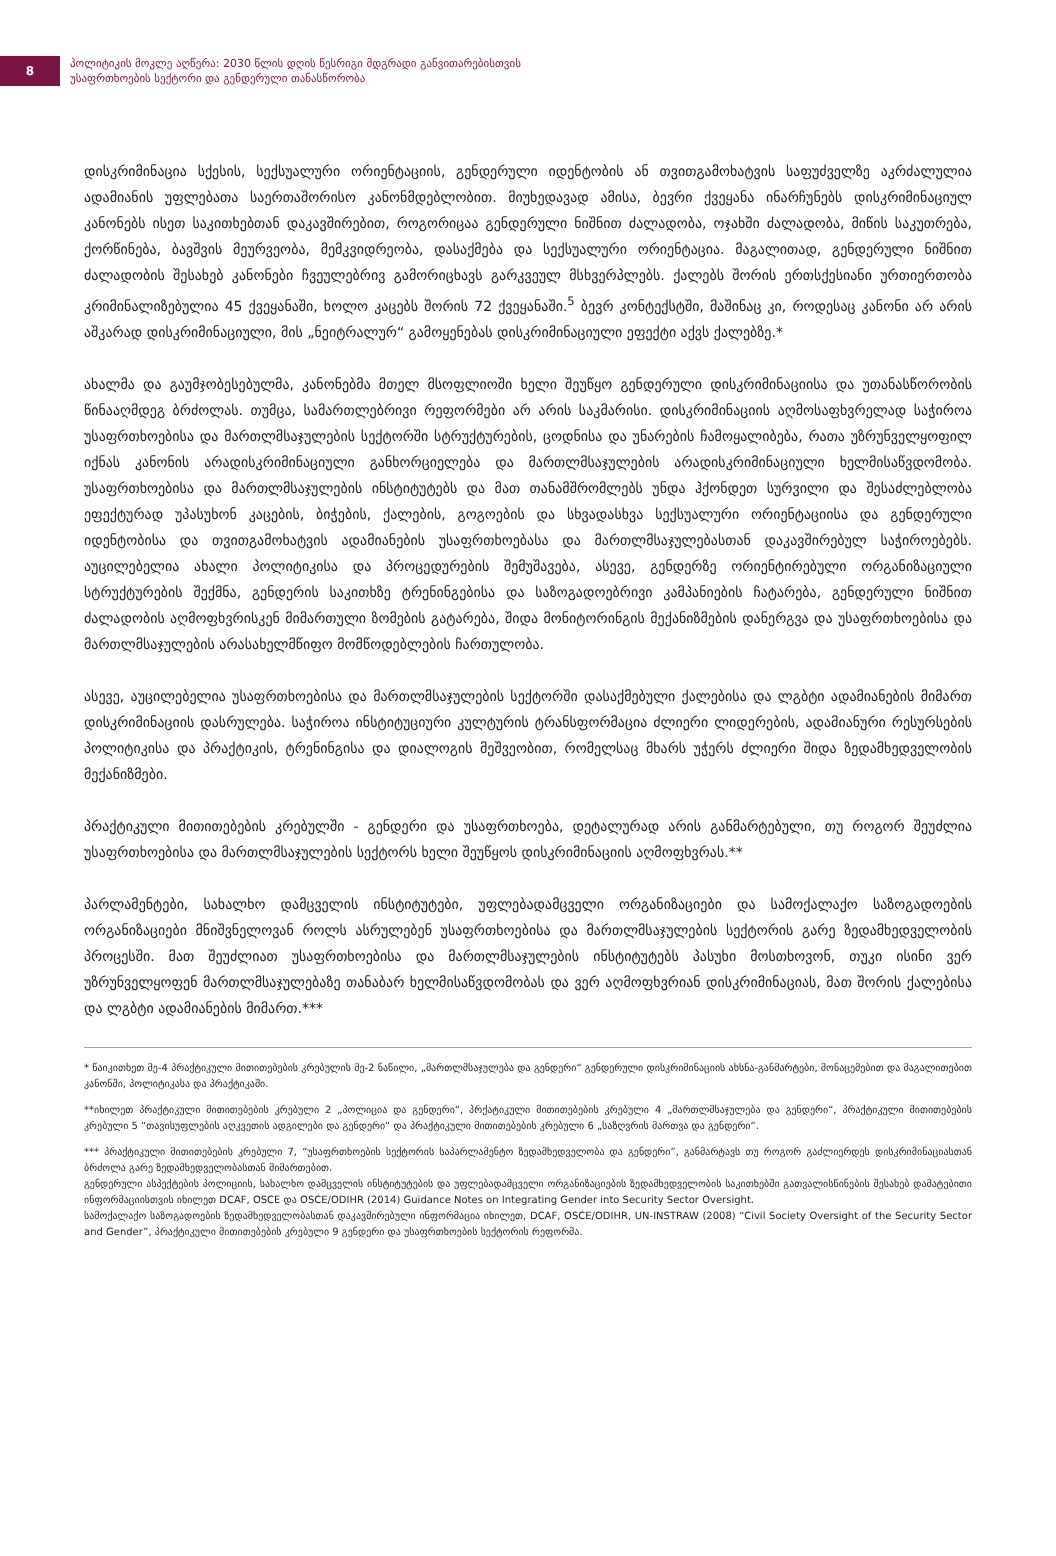8
პოლიტიკის მოკლე აღწერა: 2030 წლის დღის წესრიგი მდგრადი განვითარებისთვის
უსაფრთხოების სექტორი და გენდერული თანასწორობა
დისკრიმინაცია სქესის, სექსუალური ორიენტაციის, გენდერული იდენტობის ან თვითგამოხატვის საფუძველზე აკრძალულია ადამიანის უფლებათა საერთაშორისო კანონმდებლობით. მიუხედავად ამისა, ბევრი ქვეყანა ინარჩუნებს დისკრიმინაციულ კანონებს ისეთ საკითხებთან დაკავშირებით, როგორიცაა გენდერული ნიშნით ძალადობა, ოჯახში ძალადობა, მიწის საკუთრება, ქორწინება, ბავშვის მეურვეობა, მემკვიდრეობა, დასაქმება და სექსუალური ორიენტაცია. მაგალითად, გენდერული ნიშნით ძალადობის შესახებ კანონები ჩვეულებრივ გამორიცხავს გარკვეულ მსხვერპლებს. ქალებს შორის ერთსქესიანი ურთიერთობა კრიმინალიზებულია 45 ქვეყანაში, ხოლო კაცებს შორის 72 ქვეყანაში.<sup>5</sup> ბევრ კონტექსტში, მაშინაც კი, როდესაც კანონი არ არის აშკარად დისკრიმინაციული, მის „ნეიტრალურ“ გამოყენებას დისკრიმინაციული ეფექტი აქვს ქალებზე.*
ახალმა და გაუმჯობესებულმა, კანონებმა მთელ მსოფლიოში ხელი შეუწყო გენდერული დისკრიმინაციისა და უთანასწორობის წინააღმდეგ ბრძოლას. თუმცა, სამართლებრივი რეფორმები არ არის საკმარისი. დისკრიმინაციის აღმოსაფხვრელად საჭიროა უსაფრთხოებისა და მართლმსაჯულების სექტორში სტრუქტურების, ცოდნისა და უნარების ჩამოყალიბება, რათა უზრუნველყოფილ იქნას კანონის არადისკრიმინაციული განხორციელება და მართლმსაჯულების არადისკრიმინაციული ხელმისაწვდომობა. უსაფრთხოებისა და მართლმსაჯულების ინსტიტუტებს და მათ თანამშრომლებს უნდა ჰქონდეთ სურვილი და შესაძლებლობა ეფექტურად უპასუხონ კაცების, ბიჭების, ქალების, გოგოების და სხვადასხვა სექსუალური ორიენტაციისა და გენდერული იდენტობისა და თვითგამოხატვის ადამიანების უსაფრთხოებასა და მართლმსაჯულებასთან დაკავშირებულ საჭიროებებს. აუცილებელია ახალი პოლიტიკისა და პროცედურების შემუშავება, ასევე, გენდერზე ორიენტირებული ორგანიზაციული სტრუქტურების შექმნა, გენდერის საკითხზე ტრენინგებისა და საზოგადოებრივი კამპანიების ჩატარება, გენდერული ნიშნით ძალადობის აღმოფხვრისკენ მიმართული ზომების გატარება, შიდა მონიტორინგის მექანიზმების დანერგვა და უსაფრთხოებისა და მართლმსაჯულების არასახელმწიფო მომწოდებლების ჩართულობა.
ასევე, აუცილებელია უსაფრთხოებისა და მართლმსაჯულების სექტორში დასაქმებული ქალებისა და ლგბტი ადამიანების მიმართ დისკრიმინაციის დასრულება. საჭიროა ინსტიტუციური კულტურის ტრანსფორმაცია ძლიერი ლიდერების, ადამიანური რესურსების პოლიტიკისა და პრაქტიკის, ტრენინგისა და დიალოგის მეშვეობით, რომელსაც მხარს უჭერს ძლიერი შიდა ზედამხედველობის მექანიზმები.
პრაქტიკული მითითებების კრებულში - გენდერი და უსაფრთხოება, დეტალურად არის განმარტებული, თუ როგორ შეუძლია უსაფრთხოებისა და მართლმსაჯულების სექტორს ხელი შეუწყოს დისკრიმინაციის აღმოფხვრას.**
პარლამენტები, სახალხო დამცველის ინსტიტუტები, უფლებადამცველი ორგანიზაციები და სამოქალაქო საზოგადოების ორგანიზაციები მნიშვნელოვან როლს ასრულებენ უსაფრთხოებისა და მართლმსაჯულების სექტორის გარე ზედამხედველობის პროცესში. მათ შეუძლიათ უსაფრთხოებისა და მართლმსაჯულების ინსტიტუტებს პასუხი მოსთხოვონ, თუკი ისინი ვერ უზრუნველყოფენ მართლმსაჯულებაზე თანაბარ ხელმისაწვდომობას და ვერ აღმოფხვრიან დისკრიმინაციას, მათ შორის ქალებისა და ლგბტი ადამიანების მიმართ.***
* წაიკითხეთ მე-4 პრაქტიკული მითითებების კრებულის მე-2 ნაწილი, „მართლმსაჯულება და გენდერი“ გენდერული დისკრიმინაციის ახსნა-განმარტები, მონაცემებით და მაგალითებით კანონში, პოლიტიკასა და პრაქტიკაში.
**იხილეთ პრაქტიკული მითითებების კრებული 2 „პოლიცია და გენდერი“, პრქატიკული მითითებების კრებული 4 „მართლმსაჯულება და გენდერი“, პრაქტიკული მითითებების კრებული 5 “თავისუფლების აღკვეთის ადგილები და გენდერი“ და პრაქტიკული მითითებების კრებული 6 „საზღვრის მართვა და გენდერი“.
*** პრაქტიკული მითითებების კრებული 7, “უსაფრთხოების სექტორის საპარლამენტო ზედამხედველობა და გენდერი”, განმარტავს თუ როგორ გაძლიერდეს დისკრიმინაციასთან ბრძოლა გარე ზედამხედველობასთან მიმართებით.
გენდერული ასპექტების პოლიციის, სახალხო დამცველის ინსტიტუტების და უფლებადამცველი ორგანიზაციების ზედამხედველობის საკითხებში გათვალისწინების შესახებ დამატებითი ინფორმაციისთვის იხილეთ DCAF, OSCE და OSCE/ODIHR (2014) Guidance Notes on Integrating Gender into Security Sector Oversight.
სამოქალაქო საზოგადოების ზედამხედველობასთან დაკავშირებული ინფორმაცია იხილეთ, DCAF, OSCE/ODIHR, UN-INSTRAW (2008) “Civil Society Oversight of the Security Sector and Gender”, პრაქტიკული მითითებების კრებული 9 გენდერი და უსაფრთხოების სექტორის რეფორმა.